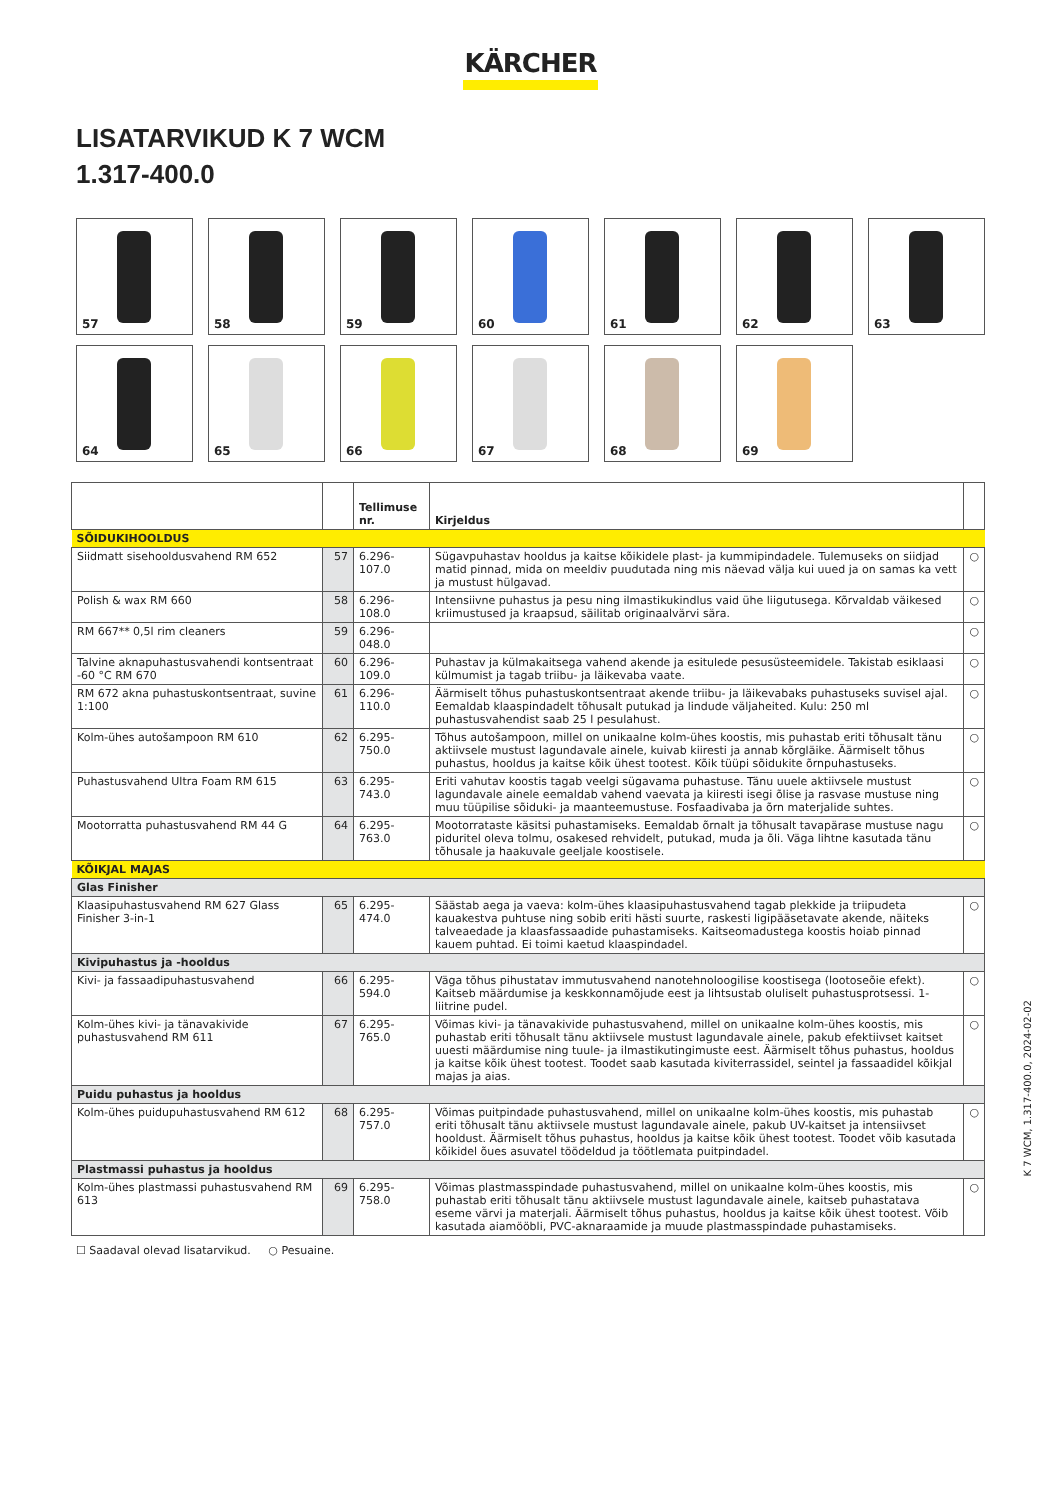KÄRCHER
LISATARVIKUD K 7 WCM
1.317-400.0
57
58
59
60
61
62
63
64
65
66
67
68
69
| | | Tellimuse nr. | Kirjeldus | |
| --- | --- | --- | --- | --- |
| SÕIDUKIHOOLDUS | | | | |
| Siidmatt sisehooldusvahend RM 652 | 57 | 6.296-107.0 | Sügavpuhastav hooldus ja kaitse kõikidele plast- ja kummipindadele. Tulemuseks on siidjad matid pinnad, mida on meeldiv puudutada ning mis näevad välja kui uued ja on samas ka vett ja mustust hülgavad. | ○ |
| Polish & wax RM 660 | 58 | 6.296-108.0 | Intensiivne puhastus ja pesu ning ilmastikukindlus vaid ühe liigutusega. Kõrvaldab väikesed kriimustused ja kraapsud, säilitab originaalvärvi sära. | ○ |
| RM 667** 0,5l rim cleaners | 59 | 6.296-048.0 | | ○ |
| Talvine aknapuhastusvahendi kontsentraat -60 °C RM 670 | 60 | 6.296-109.0 | Puhastav ja külmakaitsega vahend akende ja esitulede pesusüsteemidele. Takistab esiklaasi külmumist ja tagab triibu- ja läikevaba vaate. | ○ |
| RM 672 akna puhastuskontsentraat, suvine 1:100 | 61 | 6.296-110.0 | Äärmiselt tõhus puhastuskontsentraat akende triibu- ja läikevabaks puhastuseks suvisel ajal. Eemaldab klaaspindadelt tõhusalt putukad ja lindude väljaheited. Kulu: 250 ml puhastusvahendist saab 25 l pesulahust. | ○ |
| Kolm-ühes autošampoon RM 610 | 62 | 6.295-750.0 | Tõhus autošampoon, millel on unikaalne kolm-ühes koostis, mis puhastab eriti tõhusalt tänu aktiivsele mustust lagundavale ainele, kuivab kiiresti ja annab kõrgläike. Äärmiselt tõhus puhastus, hooldus ja kaitse kõik ühest tootest. Kõik tüüpi sõidukite õrnpuhastuseks. | ○ |
| Puhastusvahend Ultra Foam RM 615 | 63 | 6.295-743.0 | Eriti vahutav koostis tagab veelgi sügavama puhastuse. Tänu uuele aktiivsele mustust lagundavale ainele eemaldab vahend vaevata ja kiiresti isegi õlise ja rasvase mustuse ning muu tüüpilise sõiduki- ja maanteemustuse. Fosfaadivaba ja õrn materjalide suhtes. | ○ |
| Mootorratta puhastusvahend RM 44 G | 64 | 6.295-763.0 | Mootorrataste käsitsi puhastamiseks. Eemaldab õrnalt ja tõhusalt tavapärase mustuse nagu piduritel oleva tolmu, osakesed rehvidelt, putukad, muda ja õli. Väga lihtne kasutada tänu tõhusale ja haakuvale geeljale koostisele. | ○ |
| KÕIKJAL MAJAS | | | | |
| Glas Finisher | | | | |
| Klaasipuhastusvahend RM 627 Glass Finisher 3-in-1 | 65 | 6.295-474.0 | Säästab aega ja vaeva: kolm-ühes klaasipuhastusvahend tagab plekkide ja triipudeta kauakestva puhtuse ning sobib eriti hästi suurte, raskesti ligipääsetavate akende, näiteks talveaedade ja klaasfassaadide puhastamiseks. Kaitseomadustega koostis hoiab pinnad kauem puhtad. Ei toimi kaetud klaaspindadel. | ○ |
| Kivipuhastus ja -hooldus | | | | |
| Kivi- ja fassaadipuhastusvahend | 66 | 6.295-594.0 | Väga tõhus pihustatav immutusvahend nanotehnoloogilise koostisega (lootoseõie efekt). Kaitseb määrdumise ja keskkonnamõjude eest ja lihtsustab oluliselt puhastusprotsessi. 1-liitrine pudel. | ○ |
| Kolm-ühes kivi- ja tänavakivide puhastusvahend RM 611 | 67 | 6.295-765.0 | Võimas kivi- ja tänavakivide puhastusvahend, millel on unikaalne kolm-ühes koostis, mis puhastab eriti tõhusalt tänu aktiivsele mustust lagundavale ainele, pakub efektiivset kaitset uuesti määrdumise ning tuule- ja ilmastikutingimuste eest. Äärmiselt tõhus puhastus, hooldus ja kaitse kõik ühest tootest. Toodet saab kasutada kiviterrassidel, seintel ja fassaadidel kõikjal majas ja aias. | ○ |
| Puidu puhastus ja hooldus | | | | |
| Kolm-ühes puidupuhastusvahend RM 612 | 68 | 6.295-757.0 | Võimas puitpindade puhastusvahend, millel on unikaalne kolm-ühes koostis, mis puhastab eriti tõhusalt tänu aktiivsele mustust lagundavale ainele, pakub UV-kaitset ja intensiivset hooldust. Äärmiselt tõhus puhastus, hooldus ja kaitse kõik ühest tootest. Toodet võib kasutada kõikidel õues asuvatel töödeldud ja töötlemata puitpindadel. | ○ |
| Plastmassi puhastus ja hooldus | | | | |
| Kolm-ühes plastmassi puhastusvahend RM 613 | 69 | 6.295-758.0 | Võimas plastmasspindade puhastusvahend, millel on unikaalne kolm-ühes koostis, mis puhastab eriti tõhusalt tänu aktiivsele mustust lagundavale ainele, kaitseb puhastatava eseme värvi ja materjali. Äärmiselt tõhus puhastus, hooldus ja kaitse kõik ühest tootest. Võib kasutada aiamööbli, PVC-aknaraamide ja muude plastmasspindade puhastamiseks. | ○ |
☐ Saadaval olevad lisatarvikud. ○ Pesuaine.
K 7 WCM, 1.317-400.0, 2024-02-02